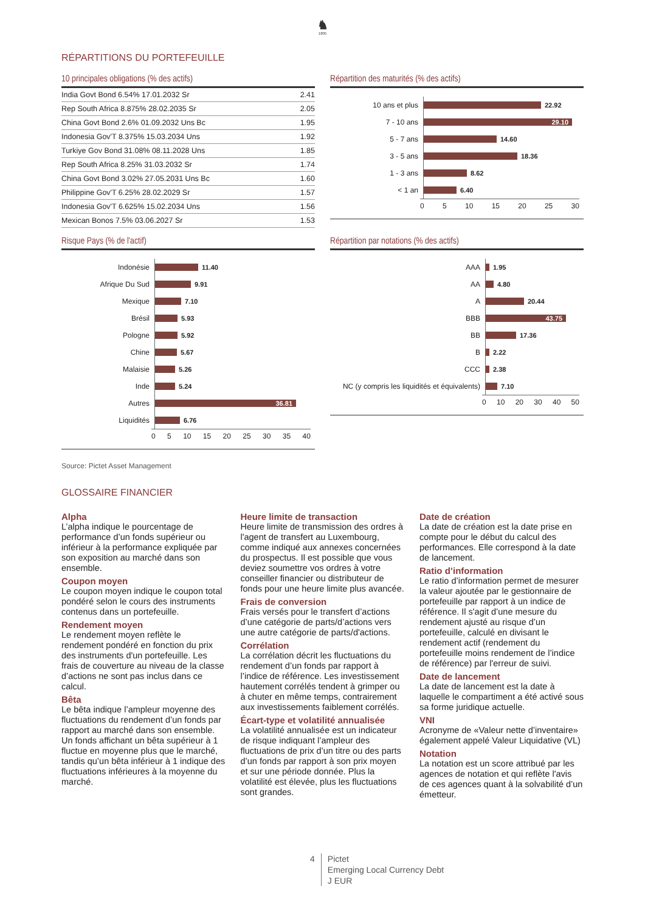♞
1805
RÉPARTITIONS DU PORTEFEUILLE
10 principales obligations (% des actifs)
| India Govt Bond 6.54% 17.01.2032 Sr | 2.41 |
| Rep South Africa 8.875% 28.02.2035 Sr | 2.05 |
| China Govt Bond 2.6% 01.09.2032 Uns Bc | 1.95 |
| Indonesia Gov'T 8.375% 15.03.2034 Uns | 1.92 |
| Turkiye Gov Bond 31.08% 08.11.2028 Uns | 1.85 |
| Rep South Africa 8.25% 31.03.2032 Sr | 1.74 |
| China Govt Bond 3.02% 27.05.2031 Uns Bc | 1.60 |
| Philippine Gov'T 6.25% 28.02.2029 Sr | 1.57 |
| Indonesia Gov'T 6.625% 15.02.2034 Uns | 1.56 |
| Mexican Bonos 7.5% 03.06.2027 Sr | 1.53 |
Répartition des maturités (% des actifs)
10 ans et plus
22.92
7 - 10 ans
29.10
5 - 7 ans
14.60
3 - 5 ans
18.36
1 - 3 ans
8.62
< 1 an
6.40
0 5 10 15 20 25 30
Risque Pays (% de l'actif)
Indonésie
11.40
Afrique Du Sud
9.91
Mexique
7.10
Brésil
5.93
Pologne
5.92
Chine
5.67
Malaisie
5.26
Inde
5.24
Autres
36.81
Liquidités
6.76
0 5 10 15 20 25 30 35 40
Répartition par notations (% des actifs)
AAA
1.95
AA
4.80
A
20.44
BBB
43.75
BB
17.36
B
2.22
CCC
2.38
NC (y compris les liquidités et équivalents)
7.10
0 10 20 30 40 50
Source: Pictet Asset Management
GLOSSAIRE FINANCIER
Alpha
L’alpha indique le pourcentage de performance d’un fonds supérieur ou inférieur à la performance expliquée par son exposition au marché dans son ensemble.
Coupon moyen
Le coupon moyen indique le coupon total pondéré selon le cours des instruments contenus dans un portefeuille.
Rendement moyen
Le rendement moyen reflète le rendement pondéré en fonction du prix des instruments d'un portefeuille. Les frais de couverture au niveau de la classe d’actions ne sont pas inclus dans ce calcul.
Bêta
Le bêta indique l’ampleur moyenne des fluctuations du rendement d’un fonds par rapport au marché dans son ensemble. Un fonds affichant un bêta supérieur à 1 fluctue en moyenne plus que le marché, tandis qu’un bêta inférieur à 1 indique des fluctuations inférieures à la moyenne du marché.
Heure limite de transaction
Heure limite de transmission des ordres à l'agent de transfert au Luxembourg, comme indiqué aux annexes concernées du prospectus. Il est possible que vous deviez soumettre vos ordres à votre conseiller financier ou distributeur de fonds pour une heure limite plus avancée.
Frais de conversion
Frais versés pour le transfert d’actions d’une catégorie de parts/d’actions vers une autre catégorie de parts/d'actions.
Corrélation
La corrélation décrit les fluctuations du rendement d’un fonds par rapport à l’indice de référence. Les investissement hautement corrélés tendent à grimper ou à chuter en même temps, contrairement aux investissements faiblement corrélés.
Écart-type et volatilité annualisée
La volatilité annualisée est un indicateur de risque indiquant l’ampleur des fluctuations de prix d’un titre ou des parts d’un fonds par rapport à son prix moyen et sur une période donnée. Plus la volatilité est élevée, plus les fluctuations sont grandes.
Date de création
La date de création est la date prise en compte pour le début du calcul des performances. Elle correspond à la date de lancement.
Ratio d’information
Le ratio d’information permet de mesurer la valeur ajoutée par le gestionnaire de portefeuille par rapport à un indice de référence. Il s'agit d’une mesure du rendement ajusté au risque d’un portefeuille, calculé en divisant le rendement actif (rendement du portefeuille moins rendement de l’indice de référence) par l'erreur de suivi.
Date de lancement
La date de lancement est la date à laquelle le compartiment a été activé sous sa forme juridique actuelle.
VNI
Acronyme de «Valeur nette d’inventaire» également appelé Valeur Liquidative (VL)
Notation
La notation est un score attribué par les agences de notation et qui reflète l'avis de ces agences quant à la solvabilité d’un émetteur.
4 Pictet
Emerging Local Currency Debt
J EUR